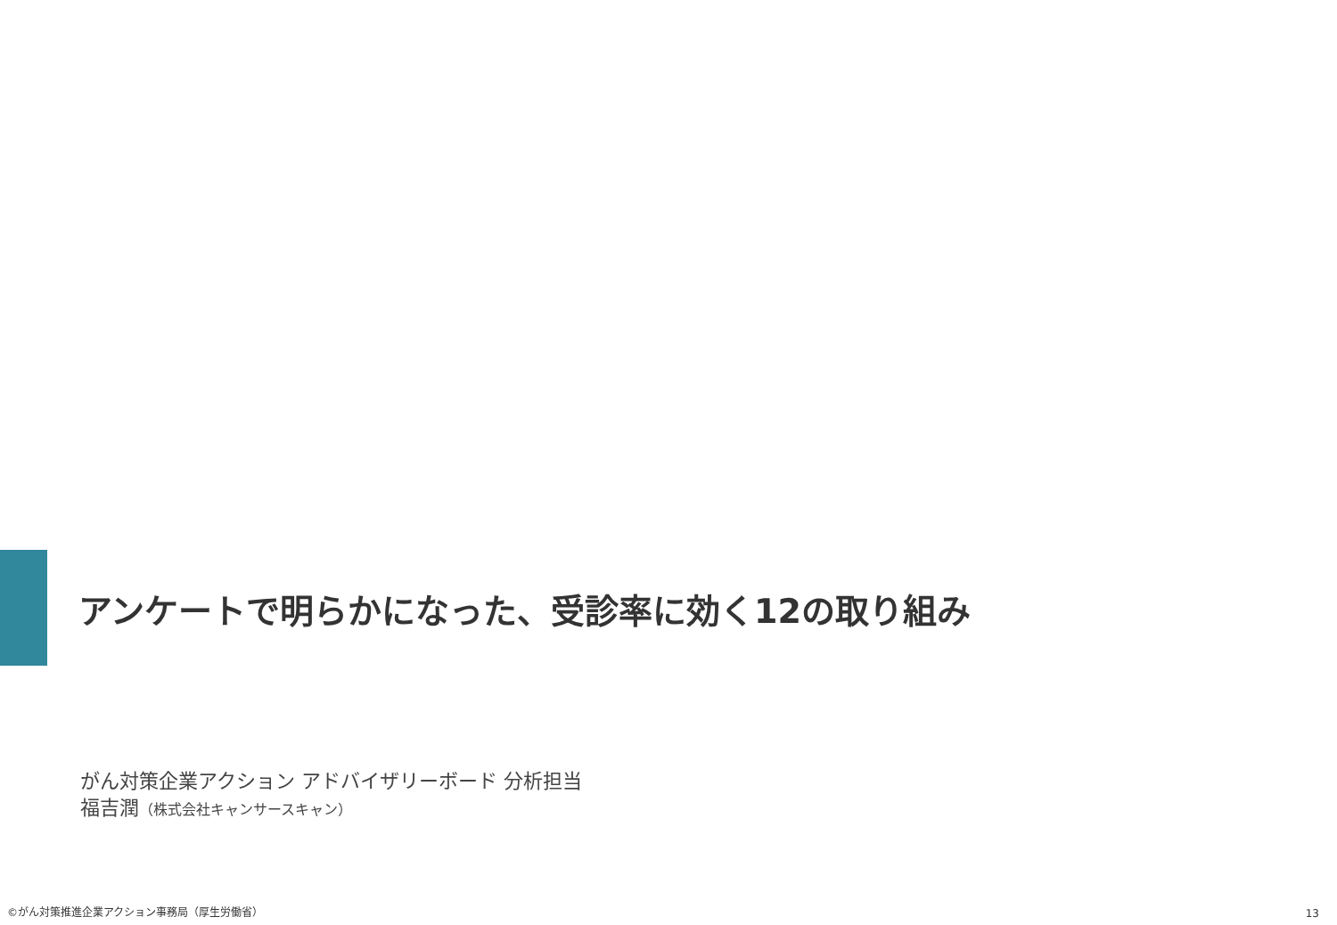アンケートで明らかになった、受診率に効く12の取り組み
がん対策企業アクション アドバイザリーボード 分析担当
福吉潤（株式会社キャンサースキャン）
©がん対策推進企業アクション事務局（厚生労働省）
13